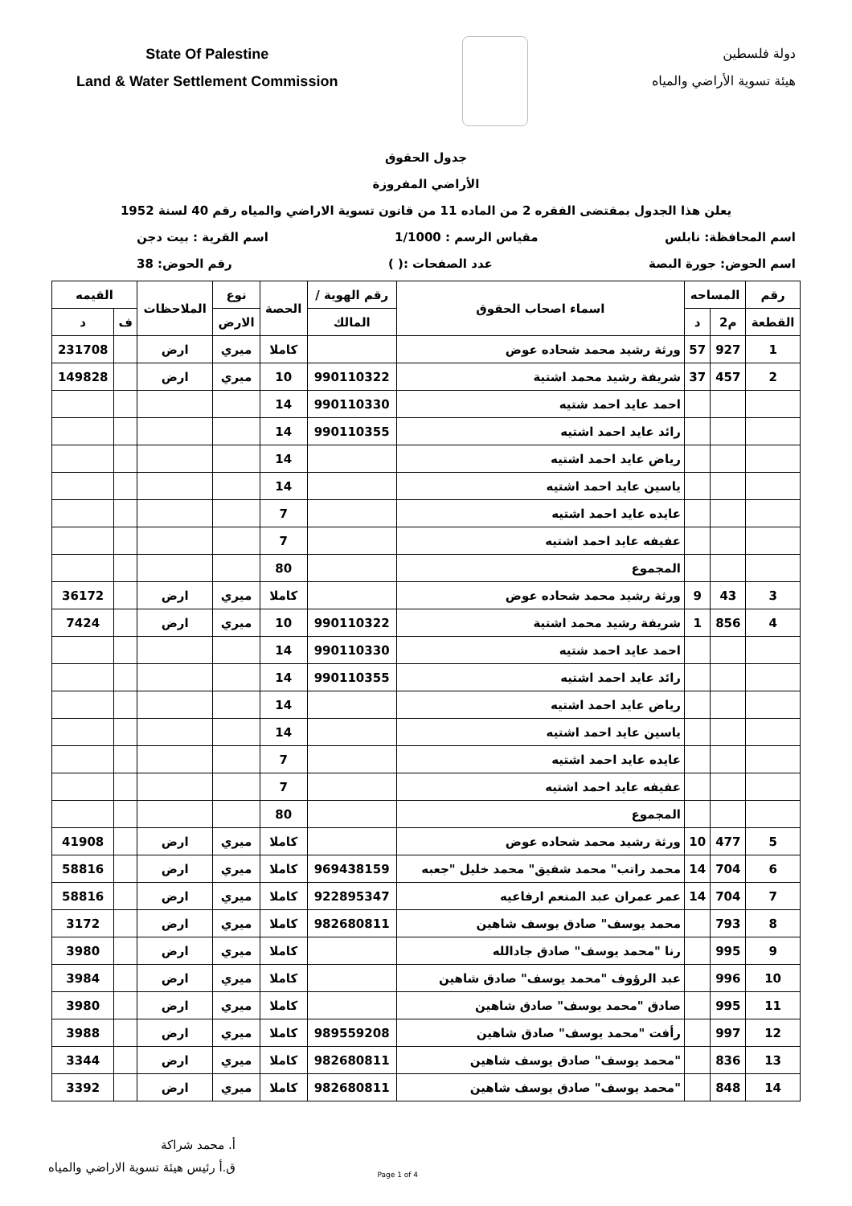State Of Palestine
Land & Water Settlement Commission
دولة فلسطين
هيئة تسوية الأراضي والمياه
جدول الحقوق
الأراضي المفروزة
يعلن هذا الجدول بمقتضى الفقره 2 من الماده 11 من قانون تسوية الاراضي والمياه رقم 40 لسنة 1952
اسم المحافظة: نابلس مقياس الرسم : 1/1000 اسم القرية : بيت دجن
اسم الحوض: جورة البصة عدد الصفحات :( ) رقم الحوض: 38
| رقم | المساحه | | اسماء اصحاب الحقوق | رقم الهوية / | الحصة | نوع | الملاحظات | القيمه | |
| --- | --- | --- | --- | --- | --- | --- | --- | --- | --- |
| القطعة | م2 | د | | المالك | | الارض | | ف | د |
| 1 | 927 | 57 | ورثة رشيد محمد شحاده عوض | | كاملا | ميري | ارض | | 231708 |
| 2 | 457 | 37 | شريفة رشيد محمد اشتية | 990110322 | 10 | ميري | ارض | | 149828 |
| | | | احمد عايد احمد شتيه | 990110330 | 14 | | | | |
| | | | رائد عايد احمد اشتيه | 990110355 | 14 | | | | |
| | | | رياض عايد احمد اشتيه | | 14 | | | | |
| | | | ياسين عايد احمد اشتيه | | 14 | | | | |
| | | | عايده عايد احمد اشتيه | | 7 | | | | |
| | | | عفيفه عايد احمد اشتيه | | 7 | | | | |
| | | | المجموع | | 80 | | | | |
| 3 | 43 | 9 | ورثة رشيد محمد شحاده عوض | | كاملا | ميري | ارض | | 36172 |
| 4 | 856 | 1 | شريفة رشيد محمد اشتية | 990110322 | 10 | ميري | ارض | | 7424 |
| | | | احمد عايد احمد شتيه | 990110330 | 14 | | | | |
| | | | رائد عايد احمد اشتيه | 990110355 | 14 | | | | |
| | | | رياض عايد احمد اشتيه | | 14 | | | | |
| | | | ياسين عايد احمد اشتيه | | 14 | | | | |
| | | | عايده عايد احمد اشتيه | | 7 | | | | |
| | | | عفيفه عايد احمد اشتيه | | 7 | | | | |
| | | | المجموع | | 80 | | | | |
| 5 | 477 | 10 | ورثة رشيد محمد شحاده عوض | | كاملا | ميري | ارض | | 41908 |
| 6 | 704 | 14 | محمد راتب" محمد شفيق" محمد خليل "جعبه | 969438159 | كاملا | ميري | ارض | | 58816 |
| 7 | 704 | 14 | عمر عمران عبد المنعم ارفاعيه | 922895347 | كاملا | ميري | ارض | | 58816 |
| 8 | 793 | | محمد يوسف" صادق يوسف شاهين | 982680811 | كاملا | ميري | ارض | | 3172 |
| 9 | 995 | | رنا "محمد يوسف" صادق جادالله | | كاملا | ميري | ارض | | 3980 |
| 10 | 996 | | عبد الرؤوف "محمد يوسف" صادق شاهين | | كاملا | ميري | ارض | | 3984 |
| 11 | 995 | | صادق "محمد يوسف" صادق شاهين | | كاملا | ميري | ارض | | 3980 |
| 12 | 997 | | رأفت "محمد يوسف" صادق شاهين | 989559208 | كاملا | ميري | ارض | | 3988 |
| 13 | 836 | | "محمد يوسف" صادق يوسف شاهين | 982680811 | كاملا | ميري | ارض | | 3344 |
| 14 | 848 | | "محمد يوسف" صادق يوسف شاهين | 982680811 | كاملا | ميري | ارض | | 3392 |
أ. محمد شراكة
ق.أ رئيس هيئة تسوية الاراضي والمياه
Page 1 of 4